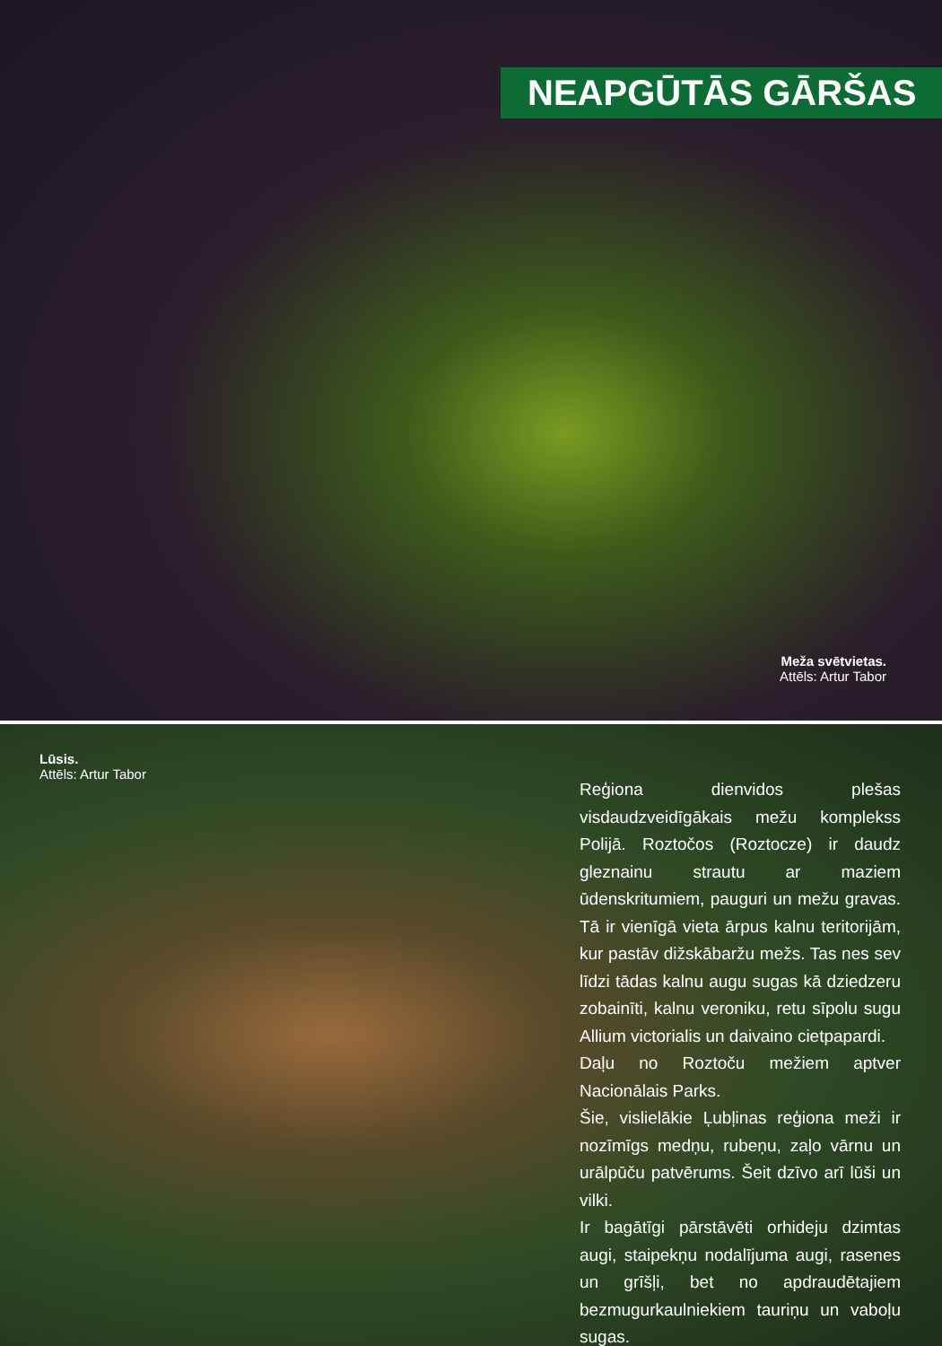NEAPGŪTĀS GĀRŠAS
Meža svētvietas.
Attēls: Artur Tabor
Lūsis.
Attēls: Artur Tabor
Reģiona dienvidos plešas visdaudzveidīgākais mežu komplekss Polijā. Roztočos (Roztocze) ir daudz gleznainu strautu ar maziem ūdenskritumiem, pauguri un mežu gravas. Tā ir vienīgā vieta ārpus kalnu teritorijām, kur pastāv dižskābaržu mežs. Tas nes sev līdzi tādas kalnu augu sugas kā dziedzeru zobainīti, kalnu veroniku, retu sīpolu sugu Allium victorialis un daivaino cietpapardi.
Daļu no Roztoču mežiem aptver Nacionālais Parks.
Šie, vislielākie Ļubļinas reģiona meži ir nozīmīgs medņu, rubeņu, zaļo vārnu un urālpūču patvērums. Šeit dzīvo arī lūši un vilki.
Ir bagātīgi pārstāvēti orhideju dzimtas augi, staipekņu nodalījuma augi, rasenes un grīšļi, bet no apdraudētajiem bezmugurkaulniekiem tauriņu un vaboļu sugas.